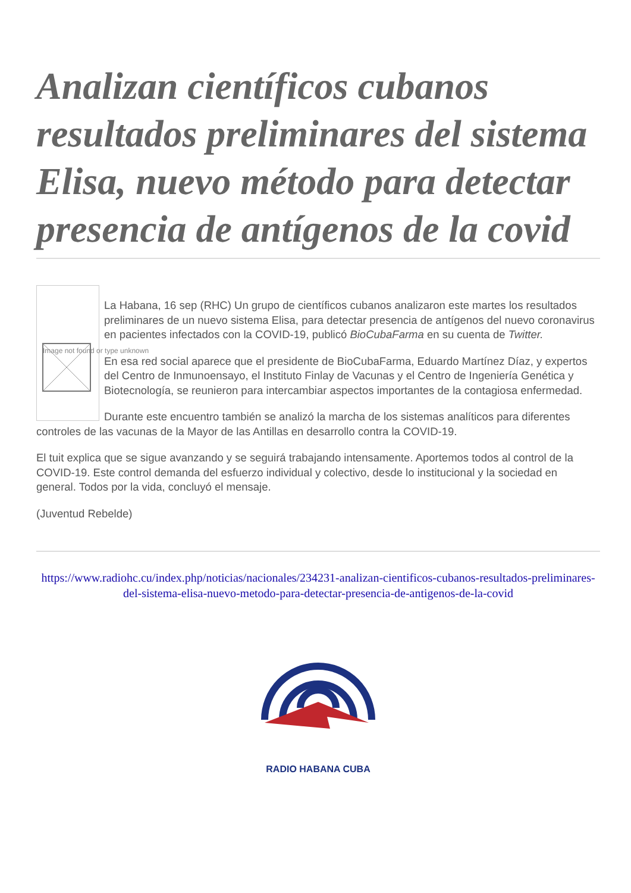Analizan científicos cubanos resultados preliminares del sistema Elisa, nuevo método para detectar presencia de antígenos de la covid
Image not found or type unknown
La Habana, 16 sep (RHC) Un grupo de científicos cubanos analizaron este martes los resultados preliminares de un nuevo sistema Elisa, para detectar presencia de antígenos del nuevo coronavirus en pacientes infectados con la COVID-19, publicó BioCubaFarma en su cuenta de Twitter.
En esa red social aparece que el presidente de BioCubaFarma, Eduardo Martínez Díaz, y expertos del Centro de Inmunoensayo, el Instituto Finlay de Vacunas y el Centro de Ingeniería Genética y Biotecnología, se reunieron para intercambiar aspectos importantes de la contagiosa enfermedad.
Durante este encuentro también se analizó la marcha de los sistemas analíticos para diferentes controles de las vacunas de la Mayor de las Antillas en desarrollo contra la COVID-19.
El tuit explica que se sigue avanzando y se seguirá trabajando intensamente. Aportemos todos al control de la COVID-19. Este control demanda del esfuerzo individual y colectivo, desde lo institucional y la sociedad en general. Todos por la vida, concluyó el mensaje.
(Juventud Rebelde)
https://www.radiohc.cu/index.php/noticias/nacionales/234231-analizan-cientificos-cubanos-resultados-preliminares-del-sistema-elisa-nuevo-metodo-para-detectar-presencia-de-antigenos-de-la-covid
RADIO HABANA CUBA